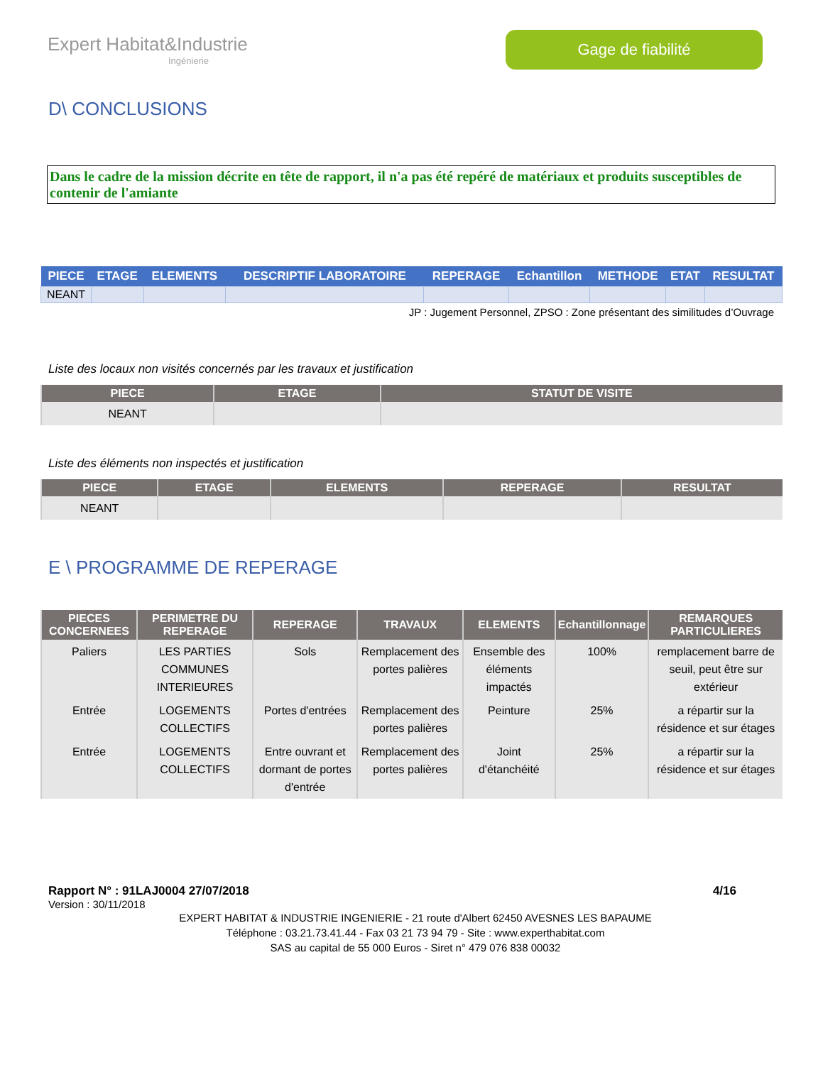Expert Habitat&Industrie
Ingénierie
Gage de fiabilité
D\ CONCLUSIONS
Dans le cadre de la mission décrite en tête de rapport, il n'a pas été repéré de matériaux et produits susceptibles de contenir de l'amiante
| PIECE | ETAGE | ELEMENTS | DESCRIPTIF LABORATOIRE | REPERAGE | Echantillon | METHODE | ETAT | RESULTAT |
| --- | --- | --- | --- | --- | --- | --- | --- | --- |
| NEANT | | | | | | | | |
JP : Jugement Personnel, ZPSO : Zone présentant des similitudes d’Ouvrage
Liste des locaux non visités concernés par les travaux et justification
| PIECE | ETAGE | STATUT DE VISITE |
| --- | --- | --- |
| NEANT | | |
Liste des éléments non inspectés et justification
| PIECE | ETAGE | ELEMENTS | REPERAGE | RESULTAT |
| --- | --- | --- | --- | --- |
| NEANT | | | | |
E \ PROGRAMME DE REPERAGE
| PIECES CONCERNEES | PERIMETRE DU REPERAGE | REPERAGE | TRAVAUX | ELEMENTS | Echantillonnage | REMARQUES PARTICULIERES |
| --- | --- | --- | --- | --- | --- | --- |
| Paliers | LES PARTIES COMMUNES INTERIEURES | Sols | Remplacement des portes palières | Ensemble des éléments impactés | 100% | remplacement barre de seuil, peut être sur extérieur |
| Entrée | LOGEMENTS COLLECTIFS | Portes d'entrées | Remplacement des portes palières | Peinture | 25% | a répartir sur la résidence et sur étages |
| Entrée | LOGEMENTS COLLECTIFS | Entre ouvrant et dormant de portes d'entrée | Remplacement des portes palières | Joint d'étanchéité | 25% | a répartir sur la résidence et sur étages |
Rapport N° : 91LAJ0004 27/07/2018 4/16
Version : 30/11/2018
EXPERT HABITAT & INDUSTRIE INGENIERIE - 21 route d'Albert 62450 AVESNES LES BAPAUME
Téléphone : 03.21.73.41.44 - Fax 03 21 73 94 79 - Site : www.experthabitat.com
SAS au capital de 55 000 Euros - Siret n° 479 076 838 00032